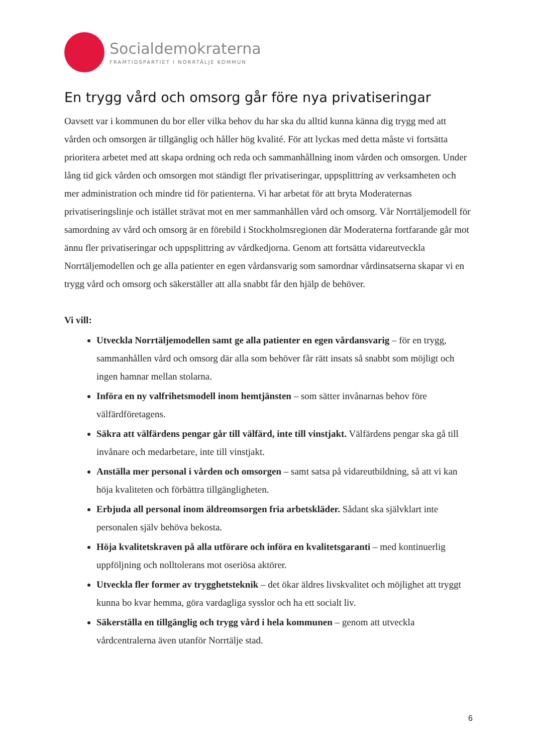Socialdemokraterna
FRAMTIDSPARTIET I NORRTÄLJE KOMMUN
En trygg vård och omsorg går före nya privatiseringar
Oavsett var i kommunen du bor eller vilka behov du har ska du alltid kunna känna dig trygg med att vården och omsorgen är tillgänglig och håller hög kvalité. För att lyckas med detta måste vi fortsätta prioritera arbetet med att skapa ordning och reda och sammanhållning inom vården och omsorgen. Under lång tid gick vården och omsorgen mot ständigt fler privatiseringar, uppsplittring av verksamheten och mer administration och mindre tid för patienterna. Vi har arbetat för att bryta Moderaternas privatiseringslinje och istället strävat mot en mer sammanhållen vård och omsorg. Vår Norrtäljemodell för samordning av vård och omsorg är en förebild i Stockholmsregionen där Moderaterna fortfarande går mot ännu fler privatiseringar och uppsplittring av vårdkedjorna. Genom att fortsätta vidareutveckla Norrtäljemodellen och ge alla patienter en egen vårdansvarig som samordnar vårdinsatserna skapar vi en trygg vård och omsorg och säkerställer att alla snabbt får den hjälp de behöver.
Vi vill:
Utveckla Norrtäljemodellen samt ge alla patienter en egen vårdansvarig – för en trygg, sammanhållen vård och omsorg där alla som behöver får rätt insats så snabbt som möjligt och ingen hamnar mellan stolarna.
Införa en ny valfrihetsmodell inom hemtjänsten – som sätter invånarnas behov före välfärdföretagens.
Säkra att välfärdens pengar går till välfärd, inte till vinstjakt. Välfärdens pengar ska gå till invånare och medarbetare, inte till vinstjakt.
Anställa mer personal i vården och omsorgen – samt satsa på vidareutbildning, så att vi kan höja kvaliteten och förbättra tillgängligheten.
Erbjuda all personal inom äldreomsorgen fria arbetskläder. Sådant ska självklart inte personalen själv behöva bekosta.
Höja kvalitetskraven på alla utförare och införa en kvalitetsgaranti – med kontinuerlig uppföljning och nolltolerans mot oseriösa aktörer.
Utveckla fler former av trygghetsteknik – det ökar äldres livskvalitet och möjlighet att tryggt kunna bo kvar hemma, göra vardagliga sysslor och ha ett socialt liv.
Säkerställa en tillgänglig och trygg vård i hela kommunen – genom att utveckla vårdcentralerna även utanför Norrtälje stad.
6